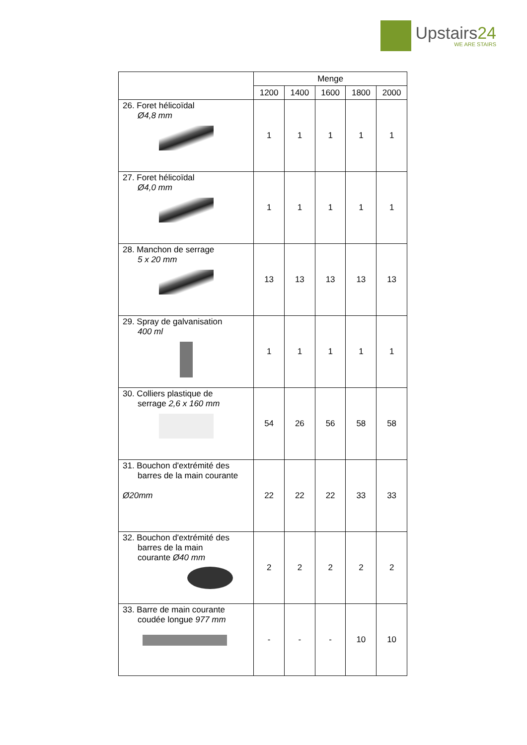Upstairs24
WE ARE STAIRS
| | Menge | | | | |
| --- | --- | --- | --- | --- | --- |
| | 1200 | 1400 | 1600 | 1800 | 2000 |
| 26. Foret hélicoïdal Ø4,8 mm | 1 | 1 | 1 | 1 | 1 |
| 27. Foret hélicoïdal Ø4,0 mm | 1 | 1 | 1 | 1 | 1 |
| 28. Manchon de serrage 5 x 20 mm | 13 | 13 | 13 | 13 | 13 |
| 29. Spray de galvanisation 400 ml | 1 | 1 | 1 | 1 | 1 |
| 30. Colliers plastique de serrage 2,6 x 160 mm | 54 | 26 | 56 | 58 | 58 |
| 31. Bouchon d'extrémité des barres de la main courante Ø20mm | 22 | 22 | 22 | 33 | 33 |
| 32. Bouchon d'extrémité des barres de la main courante Ø40 mm | 2 | 2 | 2 | 2 | 2 |
| 33. Barre de main courante coudée longue 977 mm | - | - | - | 10 | 10 |